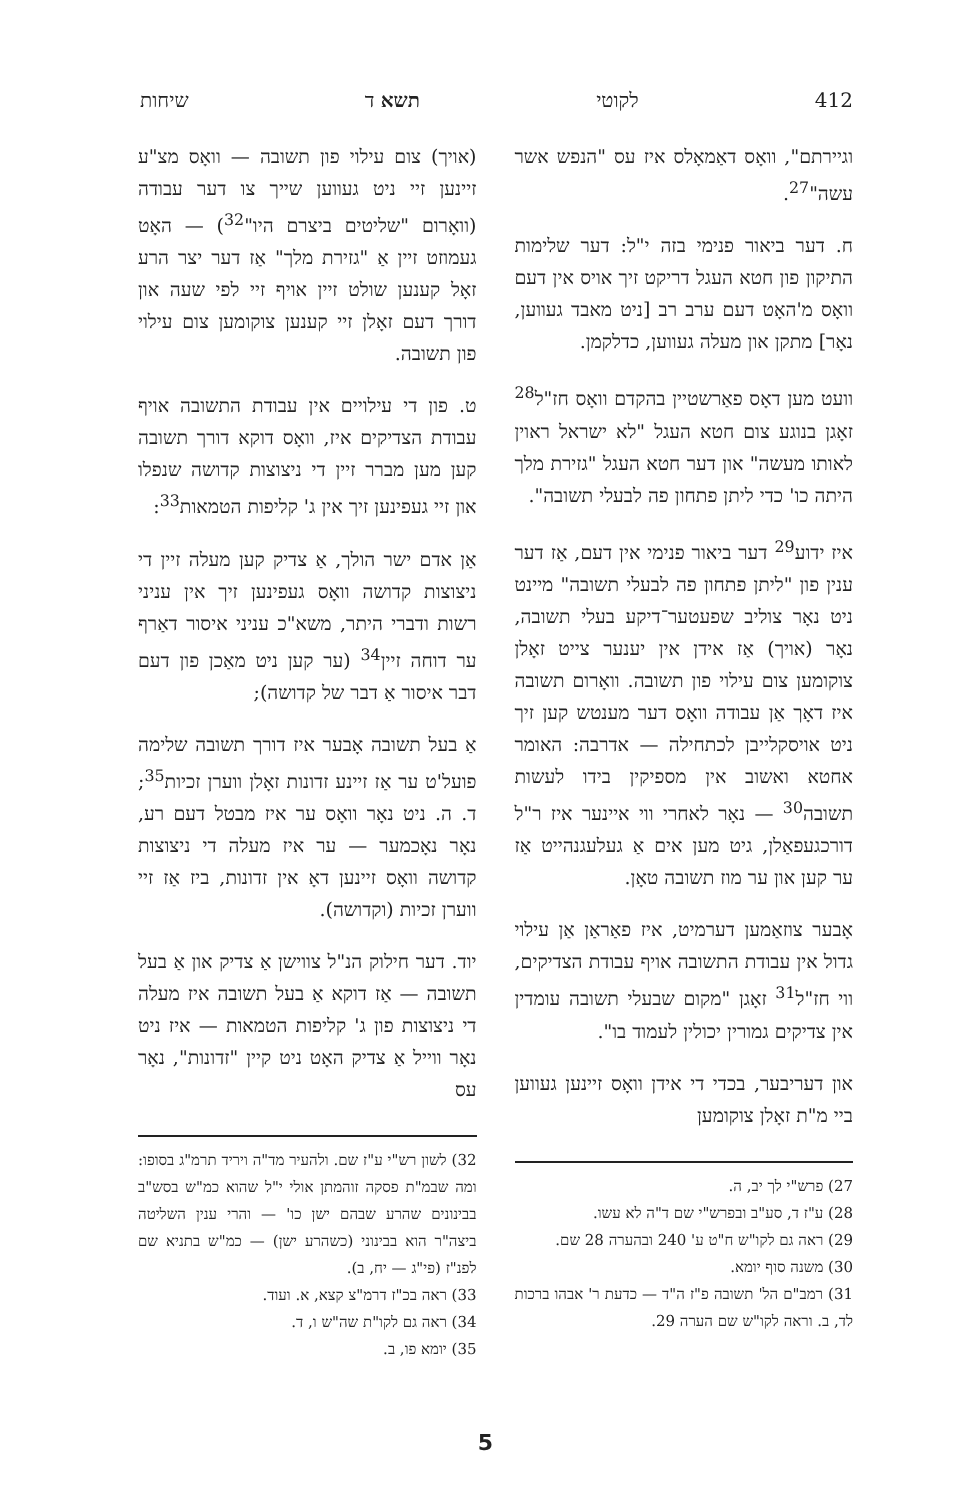412 לקוטי תשא ד שיחות
וגיירתם", וואָס דאַמאָלס איז עס "הנפש אשר עשה"<sup>27</sup>.
ח. דער ביאור פנימי בזה י"ל: דער שלימות התיקון פון חטא העגל דריקט זיך אויס אין דעם וואָס מ'האָט דעם ערב רב [ניט מאבד געווען, נאָר] מתקן און מעלה געווען, כדלקמן.
וועט מען דאָס פאַרשטיין בהקדם וואָס חז"ל<sup>28</sup> זאָגן בנוגע צום חטא העגל "לא ישראל ראוין לאותו מעשה" און דער חטא העגל "גזירת מלך היתה כו' כדי ליתן פתחון פה לבעלי תשובה".
איז ידוע<sup>29</sup> דער ביאור פנימי אין דעם, אַז דער ענין פון "ליתן פתחון פה לבעלי תשובה" מיינט ניט נאָר צוליב שפעטער־דיקע בעלי תשובה, נאָר (אויך) אַז אידן אין יענער צייט זאָלן צוקומען צום עילוי פון תשובה. וואָרום תשובה איז דאָך אַן עבודה וואָס דער מענטש קען זיך ניט אויסקלייבן לכתחילה — אדרבה: האומר אחטא ואשוב אין מספיקין בידו לעשות תשובה<sup>30</sup> — נאָר לאחרי ווי איינער איז ר"ל דורכגעפאַלן, גיט מען אים אַ געלעגנהייט אַז ער קען און ער מוז תשובה טאָן.
אָבער צוזאַמען דערמיט, איז פאַראַן אַן עילוי גדול אין עבודת התשובה אויף עבודת הצדיקים, ווי חז"ל<sup>31</sup> זאָגן "מקום שבעלי תשובה עומדין אין צדיקים גמורין יכולין לעמוד בו".
און דעריבער, בכדי די אידן וואָס זיינען געווען ביי מ"ת זאָלן צוקומען
27) פרש"י לך יב, ה.
28) ע"ז ד, סע"ב ובפרש"י שם ד"ה לא עשו.
29) ראה גם לקו"ש ח"ט ע' 240 ובהערה 28 שם.
30) משנה סוף יומא.
31) רמב"ם הל' תשובה פ"ז ה"ד — כדעת ר' אבהו ברכות לד, ב. וראה לקו"ש שם הערה 29.
(אויך) צום עילוי פון תשובה — וואָס מצ"ע זיינען זיי ניט געווען שייך צו דער עבודה (וואָרום "שליטים ביצרם היו"<sup>32</sup>) — האָט געמוזט זיין אַ "גזירת מלך" אַז דער יצר הרע זאָל קענען שולט זיין אויף זיי לפי שעה און דורך דעם זאָלן זיי קענען צוקומען צום עילוי פון תשובה.
ט. פון די עילויים אין עבודת התשובה אויף עבודת הצדיקים איז, וואָס דוקא דורך תשובה קען מען מברר זיין די ניצוצות קדושה שנפלו און זיי געפינען זיך אין ג' קליפות הטמאות<sup>33</sup>:
אַן אדם ישר הולך, אַ צדיק קען מעלה זיין די ניצוצות קדושה וואָס געפינען זיך אין עניני רשות ודברי היתר, משא"כ עניני איסור דאַרף ער דוחה זיין<sup>34</sup> (ער קען ניט מאַכן פון דעם דבר איסור אַ דבר של קדושה);
אַ בעל תשובה אָבער איז דורך תשובה שלימה פועל'ט ער אַז זיינע זדונות זאָלן ווערן זכיות<sup>35</sup>; ד. ה. ניט נאָר וואָס ער איז מבטל דעם רע, נאָר נאָכמער — ער איז מעלה די ניצוצות קדושה וואָס זיינען דאָ אין זדונות, ביז אַז זיי ווערן זכיות (וקדושה).
יוד. דער חילוק הנ"ל צווישן אַ צדיק און אַ בעל תשובה — אַז דוקא אַ בעל תשובה איז מעלה די ניצוצות פון ג' קליפות הטמאות — איז ניט נאָר ווייל אַ צדיק האָט ניט קיין "זדונות", נאָר עס
32) לשון רש"י ע"ז שם. ולהעיר מד"ה ויריד תרמ"ג בסופו: ומה שבמ"ת פסקה זוהמתן אולי י"ל שהוא כמ"ש בסש"ב בבינונים שהרע שבהם ישן כו' — והרי ענין השליטה ביצה"ר הוא בבינוני (כשהרע ישן) — כמ"ש בתניא שם לפנ"ז (פי"ג — יח, ב).
33) ראה בכ"ז דרמ"צ קצא, א. ועוד.
34) ראה גם לקו"ת שה"ש ו, ד.
35) יומא פו, ב.
5